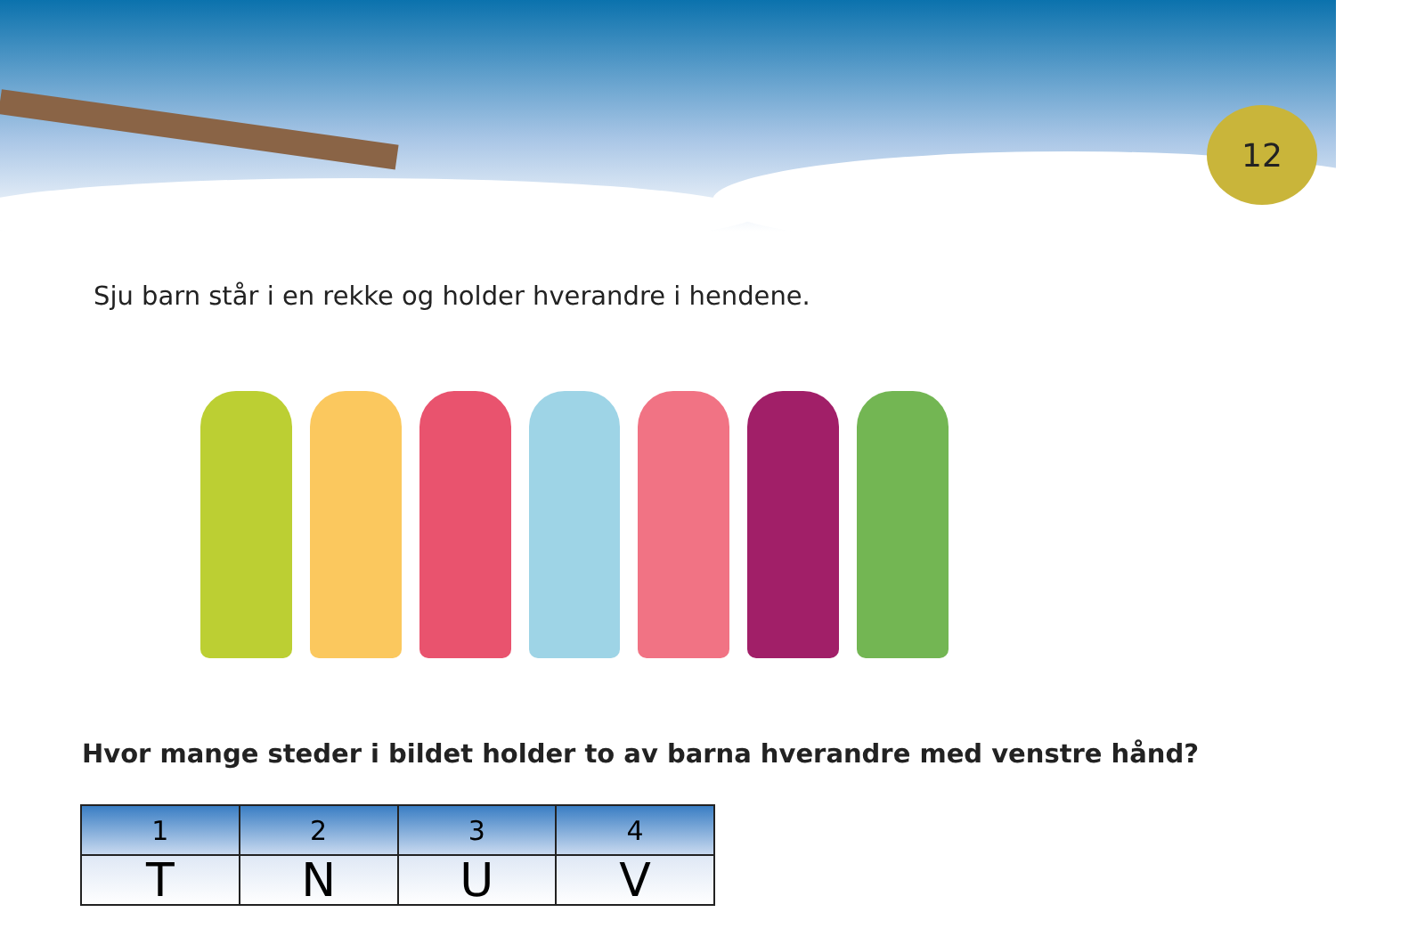12
Sju barn står i en rekke og holder hverandre i hendene.
Hvor mange steder i bildet holder to av barna hverandre med venstre hånd?
| 1 | 2 | 3 | 4 |
| --- | --- | --- | --- |
| T | N | U | V |